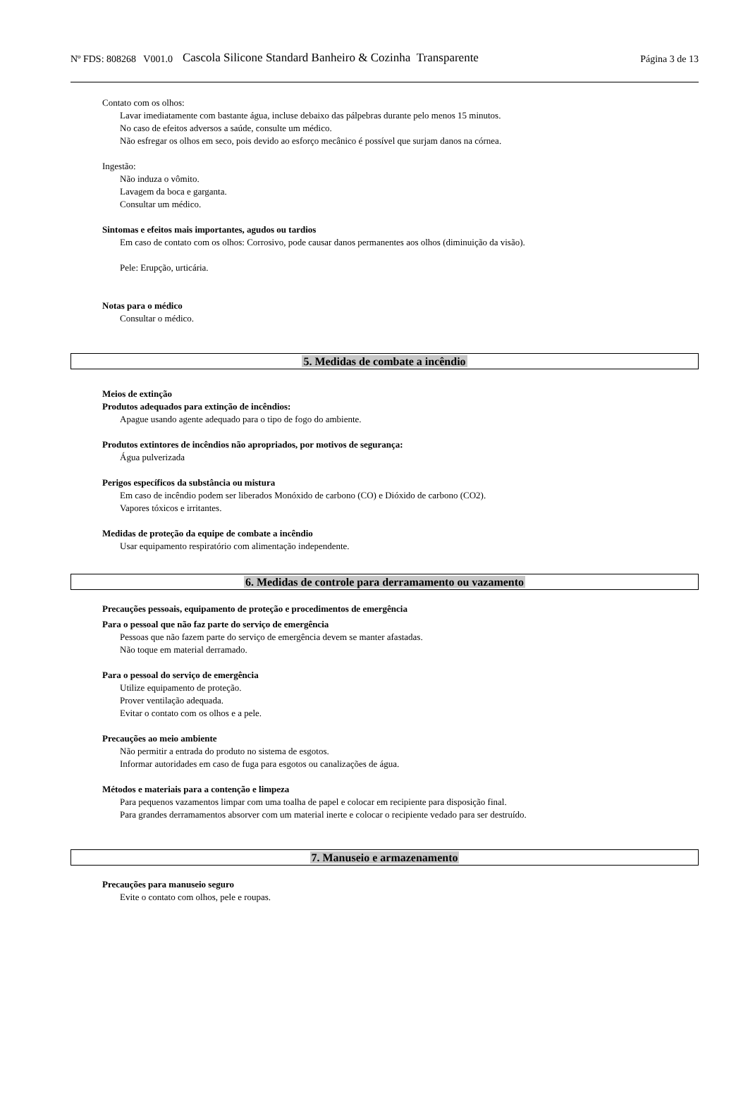Nº FDS: 808268 V001.0 Cascola Silicone Standard Banheiro & Cozinha Transparente Página 3 de 13
Contato com os olhos:
Lavar imediatamente com bastante água, incluse debaixo das pálpebras durante pelo menos 15 minutos.
No caso de efeitos adversos a saúde, consulte um médico.
Não esfregar os olhos em seco, pois devido ao esforço mecânico é possível que surjam danos na córnea.
Ingestão:
Não induza o vômito.
Lavagem da boca e garganta.
Consultar um médico.
Sintomas e efeitos mais importantes, agudos ou tardios
Em caso de contato com os olhos: Corrosivo, pode causar danos permanentes aos olhos (diminuição da visão).
Pele: Erupção, urticária.
Notas para o médico
Consultar o médico.
5. Medidas de combate a incêndio
Meios de extinção
Produtos adequados para extinção de incêndios:
Apague usando agente adequado para o tipo de fogo do ambiente.
Produtos extintores de incêndios não apropriados, por motivos de segurança:
Água pulverizada
Perigos específicos da substância ou mistura
Em caso de incêndio podem ser liberados Monóxido de carbono (CO) e Dióxido de carbono (CO2).
Vapores tóxicos e irritantes.
Medidas de proteção da equipe de combate a incêndio
Usar equipamento respiratório com alimentação independente.
6. Medidas de controle para derramamento ou vazamento
Precauções pessoais, equipamento de proteção e procedimentos de emergência
Para o pessoal que não faz parte do serviço de emergência
Pessoas que não fazem parte do serviço de emergência devem se manter afastadas.
Não toque em material derramado.
Para o pessoal do serviço de emergência
Utilize equipamento de proteção.
Prover ventilação adequada.
Evitar o contato com os olhos e a pele.
Precauções ao meio ambiente
Não permitir a entrada do produto no sistema de esgotos.
Informar autoridades em caso de fuga para esgotos ou canalizações de água.
Métodos e materiais para a contenção e limpeza
Para pequenos vazamentos limpar com uma toalha de papel e colocar em recipiente para disposição final.
Para grandes derramamentos absorver com um material inerte e colocar o recipiente vedado para ser destruído.
7. Manuseio e armazenamento
Precauções para manuseio seguro
Evite o contato com olhos, pele e roupas.